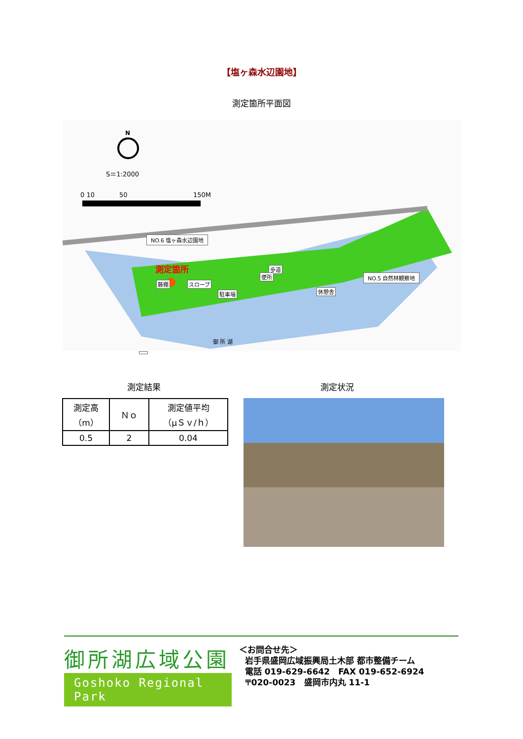【塩ヶ森水辺園地】
測定箇所平面図
N
S＝1:2000
0 10 50 150M
NO.6 塩ヶ森水辺園地
測定箇所 歩道
便所
藤棚 スロープ
駐車場 休憩舎
NO.5 自然林観察地
御 所 湖
測定結果 測定状況
| 測定高 （m） | Ｎｏ | 測定値平均 （μＳｖ/ｈ） |
| --- | --- | --- |
| 0.5 | 2 | 0.04 |
御所湖広域公園
Goshoko Regional Park
＜お問合せ先＞
岩手県盛岡広域振興局土木部 都市整備チーム
電話 019-629-6642　FAX 019-652-6924
〒020-0023　盛岡市内丸 11-1